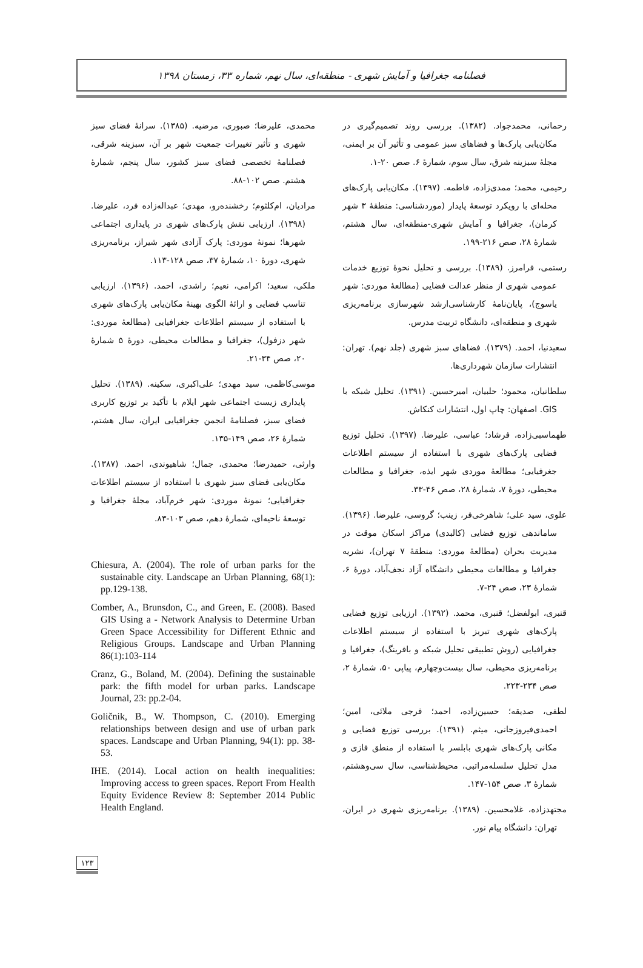فصلنامه جغرافیا و آمایش شهری - منطقه‌ای، سال نهم، شماره ۳۳، زمستان ۱۳۹۸
رحمانی، محمدجواد. (۱۳۸۲). بررسی روند تصمیم‌گیری در مکان‌یابی پارک‌ها و فضاهای سبز عمومی و تأثیر آن بر ایمنی، مجلهٔ سبزینه شرق، سال سوم، شمارهٔ ۶. صص ۲۰-۱.
رحیمی، محمد؛ ممدی‌زاده، فاطمه. (۱۳۹۷). مکان‌یابی پارک‌های محله‌ای با رویکرد توسعهٔ پایدار (موردشناسی: منطقهٔ ۳ شهر کرمان)، جغرافیا و آمایش شهری-منطقه‌ای، سال هشتم، شمارهٔ ۲۸، صص ۲۱۶-۱۹۹.
رستمی، فرامرز. (۱۳۸۹). بررسی و تحلیل نحوهٔ توزیع خدمات عمومی شهری از منظر عدالت فضایی (مطالعهٔ موردی: شهر یاسوج)، پایان‌نامهٔ کارشناسی‌ارشد شهرسازی برنامه‌ریزی شهری و منطقه‌ای، دانشگاه تربیت مدرس.
سعیدنیا، احمد. (۱۳۷۹). فضاهای سبز شهری (جلد نهم). تهران: انتشارات سازمان شهرداری‌ها.
سلطانیان، محمود؛ حلبیان، امیرحسین. (۱۳۹۱). تحلیل شبکه با GIS. اصفهان: چاپ اول، انتشارات کنکاش.
طهماسبی‌زاده، فرشاد؛ عباسی، علیرضا. (۱۳۹۷). تحلیل توزیع فضایی پارک‌های شهری با استفاده از سیستم اطلاعات جغرفیایی؛ مطالعهٔ موردی شهر ایذه، جغرافیا و مطالعات محیطی، دورهٔ ۷، شمارهٔ ۲۸، صص ۴۶-۳۳.
علوی، سید علی؛ شاهرخی‌فر، زینب؛ گروسی، علیرضا. (۱۳۹۶). ساماندهی توزیع فضایی (کالبدی) مراکز اسکان موقت در مدیریت بحران (مطالعهٔ موردی: منطقهٔ ۷ تهران)، نشریه جغرافیا و مطالعات محیطی دانشگاه آزاد نجف‌آباد، دورهٔ ۶، شمارهٔ ۲۳، صص ۲۴-۷.
قنبری، ابولفضل؛ قنبری، محمد. (۱۳۹۲). ارزیابی توزیع فضایی پارک‌های شهری تبریز با استفاده از سیستم اطلاعات جغرافیایی (روش تطبیقی تحلیل شبکه و بافرینگ)، جغرافیا و برنامه‌ریزی محیطی، سال بیست‌وچهارم، پیاپی ۵۰، شمارهٔ ۲، صص ۲۳۴-۲۲۳.
لطفی، صدیقه؛ حسین‌زاده، احمد؛ فرجی ملائی، امین؛ احمدی‌فیروزجانی، میثم. (۱۳۹۱). بررسی توزیع فضایی و مکانی پارک‌های شهری بابلسر با استفاده از منطق فازی و مدل تحلیل سلسله‌مراتبی، محیط‌شناسی، سال سی‌وهشتم، شمارهٔ ۳، صص ۱۵۴-۱۴۷.
مجتهدزاده، غلامحسین. (۱۳۸۹). برنامه‌ریزی شهری در ایران، تهران: دانشگاه پیام نور.
محمدی، علیرضا؛ صبوری، مرضیه. (۱۳۸۵). سرانهٔ فضای سبز شهری و تأثیر تغییرات جمعیت شهر بر آن، سبزینه شرقی، فصلنامهٔ تخصصی فضای سبز کشور، سال پنجم، شمارهٔ هشتم. صص ۱۰۲-۸۸.
مرادیان، ام‌کلثوم؛ رخشنده‌رو، مهدی؛ عبداله‌زاده فرد، علیرضا. (۱۳۹۸). ارزیابی نقش پارک‌های شهری در پایداری اجتماعی شهرها؛ نمونهٔ موردی: پارک آزادی شهر شیراز، برنامه‌ریزی شهری، دورهٔ ۱۰، شمارهٔ ۳۷، صص ۱۲۸-۱۱۳.
ملکی، سعید؛ اکرامی، نعیم؛ راشدی، احمد. (۱۳۹۶). ارزیابی تناسب فضایی و ارائهٔ الگوی بهینهٔ مکان‌یابی پارک‌های شهری با استفاده از سیستم اطلاعات جغرافیایی (مطالعهٔ موردی: شهر دزفول)، جغرافیا و مطالعات محیطی، دورهٔ ۵ شمارهٔ ۲۰، صص ۳۴-۲۱.
موسی‌کاظمی، سید مهدی؛ علی‌اکبری، سکینه. (۱۳۸۹). تحلیل پایداری زیست اجتماعی شهر ایلام با تأکید بر توزیع کاربری فضای سبز، فصلنامهٔ انجمن جغرافیایی ایران، سال هشتم، شمارهٔ ۲۶، صص ۱۴۹-۱۳۵.
وارثی، حمیدرضا؛ محمدی، جمال؛ شاهیوندی، احمد. (۱۳۸۷). مکان‌یابی فضای سبز شهری با استفاده از سیستم اطلاعات جغرافیایی؛ نمونهٔ موردی: شهر خرم‌آباد، مجلهٔ جغرافیا و توسعهٔ ناحیه‌ای، شمارهٔ دهم، صص ۱۰۳-۸۳.
Chiesura, A. (2004). The role of urban parks for the sustainable city. Landscape an Urban Planning, 68(1): pp.129-138.
Comber, A., Brunsdon, C., and Green, E. (2008). Based GIS Using a - Network Analysis to Determine Urban Green Space Accessibility for Different Ethnic and Religious Groups. Landscape and Urban Planning 86(1):103-114
Cranz, G., Boland, M. (2004). Defining the sustainable park: the fifth model for urban parks. Landscape Journal, 23: pp.2-04.
Goličnik, B., W. Thompson, C. (2010). Emerging relationships between design and use of urban park spaces. Landscape and Urban Planning, 94(1): pp. 38-53.
IHE. (2014). Local action on health inequalities: Improving access to green spaces. Report From Health Equity Evidence Review 8: September 2014 Public Health England.
۱۲۳